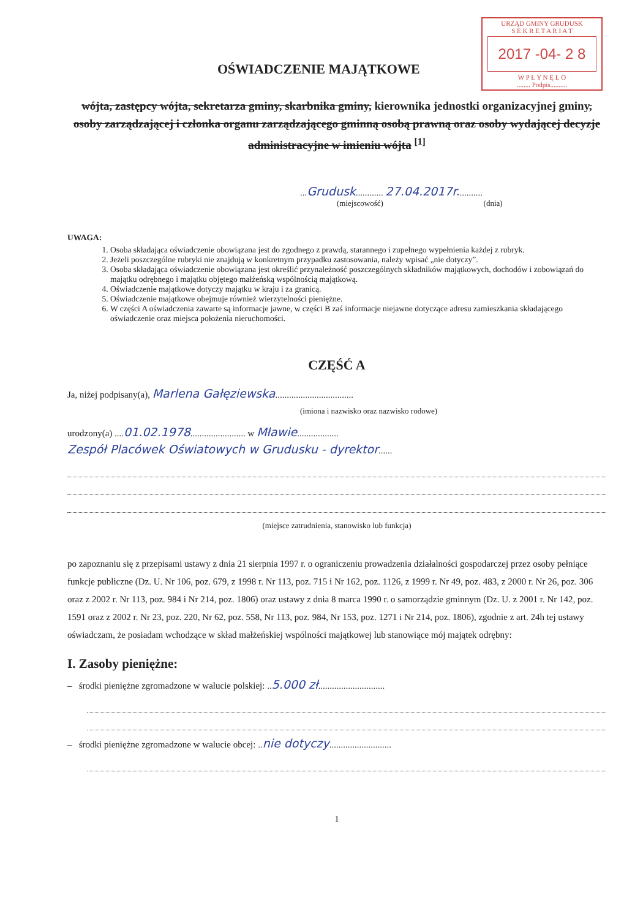URZĄD GMINY GRUDUSK
S E K R E T A R I A T
2017 -04- 2 8
W P Ł Y N Ę Ł O
........ Podpis..........
OŚWIADCZENIE MAJĄTKOWE
wójta, zastępcy wójta, sekretarza gminy, skarbnika gminy, kierownika jednostki organizacyjnej gminy, osoby zarządzającej i członka organu zarządzającego gminną osobą prawną oraz osoby wydającej decyzje administracyjne w imieniu wójta <sup>[1]</sup>
...Grudusk............ 27.04.2017r...........
(miejscowość) (dnia)
UWAGA:
1. Osoba składająca oświadczenie obowiązana jest do zgodnego z prawdą, starannego i zupełnego wypełnienia każdej z rubryk.
2. Jeżeli poszczególne rubryki nie znajdują w konkretnym przypadku zastosowania, należy wpisać „nie dotyczy”.
3. Osoba składająca oświadczenie obowiązana jest określić przynależność poszczególnych składników majątkowych, dochodów i zobowiązań do majątku odrębnego i majątku objętego małżeńską wspólnością majątkową.
4. Oświadczenie majątkowe dotyczy majątku w kraju i za granicą.
5. Oświadczenie majątkowe obejmuje również wierzytelności pieniężne.
6. W części A oświadczenia zawarte są informacje jawne, w części B zaś informacje niejawne dotyczące adresu zamieszkania składającego oświadczenie oraz miejsca położenia nieruchomości.
CZĘŚĆ A
Ja, niżej podpisany(a), Marlena Gałęziewska..................................
(imiona i nazwisko oraz nazwisko rodowe)
urodzony(a) ....01.02.1978........................ w Mławie..................
Zespół Placówek Oświatowych w Grudusku - dyrektor......
(miejsce zatrudnienia, stanowisko lub funkcja)
po zapoznaniu się z przepisami ustawy z dnia 21 sierpnia 1997 r. o ograniczeniu prowadzenia działalności gospodarczej przez osoby pełniące funkcje publiczne (Dz. U. Nr 106, poz. 679, z 1998 r. Nr 113, poz. 715 i Nr 162, poz. 1126, z 1999 r. Nr 49, poz. 483, z 2000 r. Nr 26, poz. 306 oraz z 2002 r. Nr 113, poz. 984 i Nr 214, poz. 1806) oraz ustawy z dnia 8 marca 1990 r. o samorządzie gminnym (Dz. U. z 2001 r. Nr 142, poz. 1591 oraz z 2002 r. Nr 23, poz. 220, Nr 62, poz. 558, Nr 113, poz. 984, Nr 153, poz. 1271 i Nr 214, poz. 1806), zgodnie z art. 24h tej ustawy oświadczam, że posiadam wchodzące w skład małżeńskiej wspólności majątkowej lub stanowiące mój majątek odrębny:
I. Zasoby pieniężne:
– środki pieniężne zgromadzone w walucie polskiej: ..5.000 zł.............................
– środki pieniężne zgromadzone w walucie obcej: ..nie dotyczy...........................
1